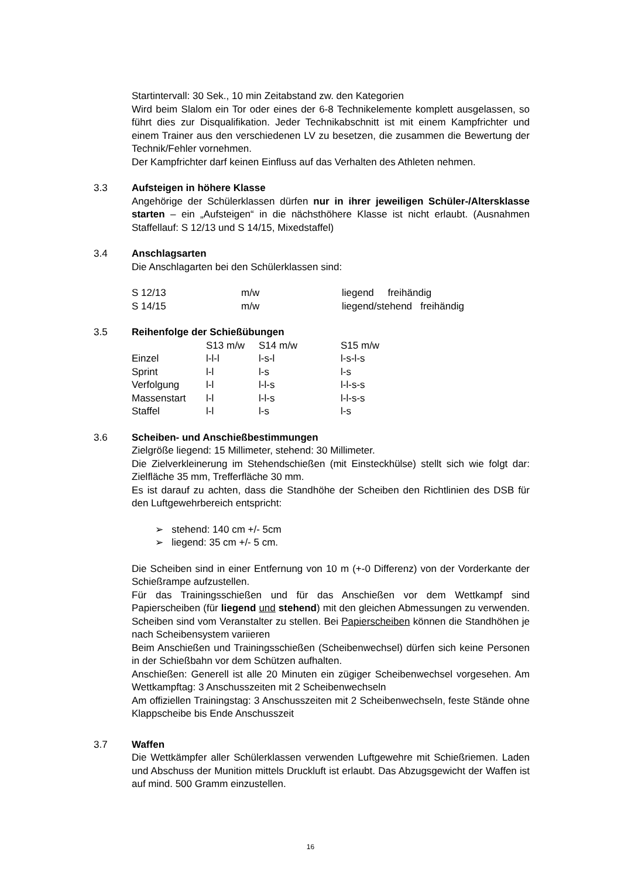Startintervall: 30 Sek., 10 min Zeitabstand zw. den Kategorien
Wird beim Slalom ein Tor oder eines der 6-8 Technikelemente komplett ausgelassen, so führt dies zur Disqualifikation. Jeder Technikabschnitt ist mit einem Kampfrichter und einem Trainer aus den verschiedenen LV zu besetzen, die zusammen die Bewertung der Technik/Fehler vornehmen.
Der Kampfrichter darf keinen Einfluss auf das Verhalten des Athleten nehmen.
3.3
Aufsteigen in höhere Klasse
Angehörige der Schülerklassen dürfen nur in ihrer jeweiligen Schüler-/Altersklasse starten – ein „Aufsteigen“ in die nächsthöhere Klasse ist nicht erlaubt. (Ausnahmen Staffellauf: S 12/13 und S 14/15, Mixedstaffel)
3.4
Anschlagsarten
Die Anschlagarten bei den Schülerklassen sind:
| S 12/13 | m/w | liegend freihändig |
| S 14/15 | m/w | liegend/stehend freihändig |
3.5
Reihenfolge der Schießübungen
| | S13 m/w | S14 m/w | S15 m/w |
| Einzel | l-l-l | l-s-l | l-s-l-s |
| Sprint | l-l | l-s | l-s |
| Verfolgung | l-l | l-l-s | l-l-s-s |
| Massenstart | l-l | l-l-s | l-l-s-s |
| Staffel | l-l | l-s | l-s |
3.6
Scheiben- und Anschießbestimmungen
Zielgröße liegend: 15 Millimeter, stehend: 30 Millimeter.
Die Zielverkleinerung im Stehendschießen (mit Einsteckhülse) stellt sich wie folgt dar: Zielfläche 35 mm, Trefferfläche 30 mm.
Es ist darauf zu achten, dass die Standhöhe der Scheiben den Richtlinien des DSB für den Luftgewehrbereich entspricht:
➢ stehend: 140 cm +/- 5cm
➢ liegend: 35 cm +/- 5 cm.
Die Scheiben sind in einer Entfernung von 10 m (+-0 Differenz) von der Vorderkante der Schießrampe aufzustellen.
Für das Trainingsschießen und für das Anschießen vor dem Wettkampf sind Papierscheiben (für liegend und stehend) mit den gleichen Abmessungen zu verwenden. Scheiben sind vom Veranstalter zu stellen. Bei Papierscheiben können die Standhöhen je nach Scheibensystem variieren
Beim Anschießen und Trainingsschießen (Scheibenwechsel) dürfen sich keine Personen in der Schießbahn vor dem Schützen aufhalten.
Anschießen: Generell ist alle 20 Minuten ein zügiger Scheibenwechsel vorgesehen. Am Wettkampftag: 3 Anschusszeiten mit 2 Scheibenwechseln
Am offiziellen Trainingstag: 3 Anschusszeiten mit 2 Scheibenwechseln, feste Stände ohne Klappscheibe bis Ende Anschusszeit
3.7
Waffen
Die Wettkämpfer aller Schülerklassen verwenden Luftgewehre mit Schießriemen. Laden und Abschuss der Munition mittels Druckluft ist erlaubt. Das Abzugsgewicht der Waffen ist auf mind. 500 Gramm einzustellen.
16